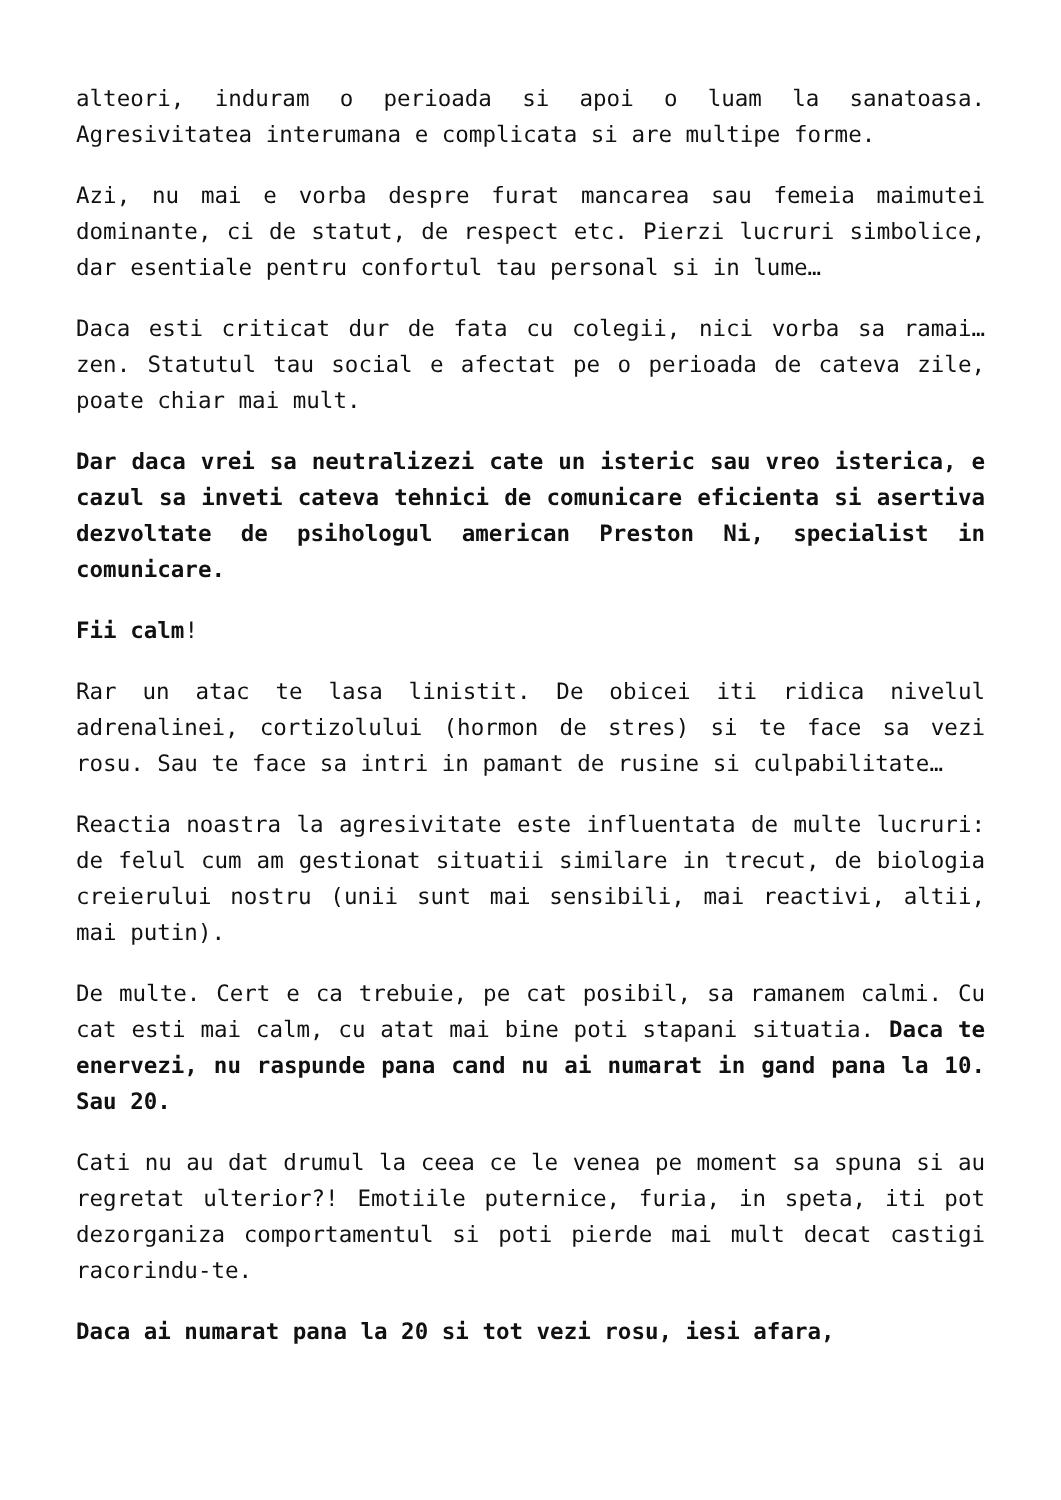alteori, induram o perioada si apoi o luam la sanatoasa. Agresivitatea interumana e complicata si are multipe forme.
Azi, nu mai e vorba despre furat mancarea sau femeia maimutei dominante, ci de statut, de respect etc. Pierzi lucruri simbolice, dar esentiale pentru confortul tau personal si in lume…
Daca esti criticat dur de fata cu colegii, nici vorba sa ramai… zen. Statutul tau social e afectat pe o perioada de cateva zile, poate chiar mai mult.
Dar daca vrei sa neutralizezi cate un isteric sau vreo isterica, e cazul sa inveti cateva tehnici de comunicare eficienta si asertiva dezvoltate de psihologul american Preston Ni, specialist in comunicare.
Fii calm!
Rar un atac te lasa linistit. De obicei iti ridica nivelul adrenalinei, cortizolului (hormon de stres) si te face sa vezi rosu. Sau te face sa intri in pamant de rusine si culpabilitate…
Reactia noastra la agresivitate este influentata de multe lucruri: de felul cum am gestionat situatii similare in trecut, de biologia creierului nostru (unii sunt mai sensibili, mai reactivi, altii, mai putin).
De multe. Cert e ca trebuie, pe cat posibil, sa ramanem calmi. Cu cat esti mai calm, cu atat mai bine poti stapani situatia. Daca te enervezi, nu raspunde pana cand nu ai numarat in gand pana la 10. Sau 20.
Cati nu au dat drumul la ceea ce le venea pe moment sa spuna si au regretat ulterior?! Emotiile puternice, furia, in speta, iti pot dezorganiza comportamentul si poti pierde mai mult decat castigi racorindu-te.
Daca ai numarat pana la 20 si tot vezi rosu, iesi afara,